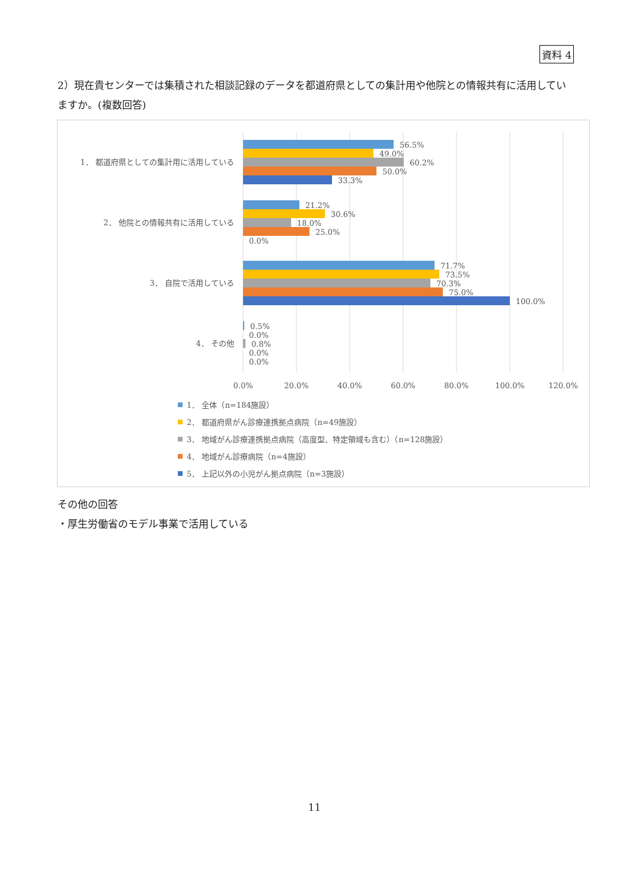資料 4
2）現在貴センターでは集積された相談記録のデータを都道府県としての集計用や他院との情報共有に活用していますか。(複数回答)
1． 都道府県としての集計用に活用している
2． 他院との情報共有に活用している
3． 自院で活用している
4． その他
56.5%
49.0%
60.2%
50.0%
33.3%
21.2%
30.6%
18.0%
25.0%
0.0%
71.7%
73.5%
70.3%
75.0%
100.0%
0.5%
0.0%
0.8%
0.0%
0.0%
0.0%
20.0%
40.0%
60.0%
80.0%
100.0%
120.0%
1． 全体（n=184施設）
2． 都道府県がん診療連携拠点病院（n=49施設）
3． 地域がん診療連携拠点病院（高度型、特定領域も含む）（n=128施設）
4． 地域がん診療病院（n=4施設）
5． 上記以外の小児がん拠点病院（n=3施設）
その他の回答
・厚生労働省のモデル事業で活用している
11